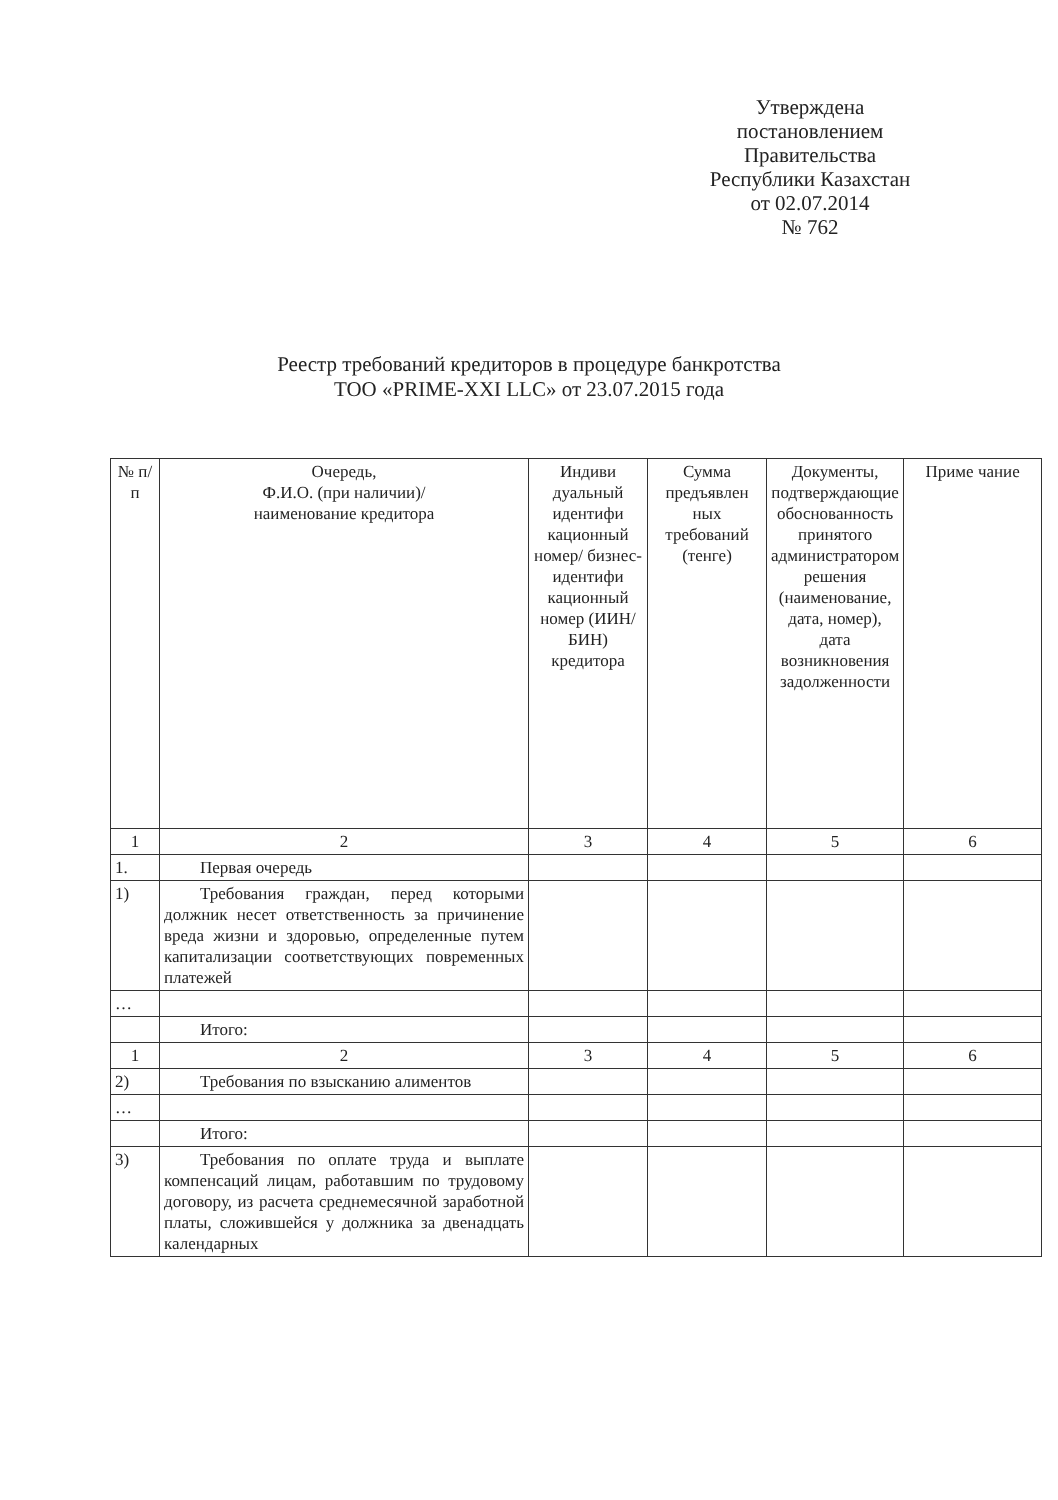Утверждена
постановлением
Правительства
Республики Казахстан
от 02.07.2014
№ 762
Реестр требований кредиторов в процедуре банкротства
ТОО «PRIME-XXI LLC» от 23.07.2015 года
| № п/п | Очередь, Ф.И.О. (при наличии)/ наименование кредитора | Индиви дуальный идентифи кационный номер/ бизнес-идентифи кационный номер (ИИН/БИН) кредитора | Сумма предъявлен ных требований (тенге) | Документы, подтверждающие обоснованность принятого администратором решения (наименование, дата, номер), дата возникновения задолженности | Приме чание |
| --- | --- | --- | --- | --- | --- |
| 1 | 2 | 3 | 4 | 5 | 6 |
| 1. | Первая очередь | | | | |
| 1) | Требования граждан, перед которыми должник несет ответственность за причинение вреда жизни и здоровью, определенные путем капитализации соответствующих повременных платежей | | | | |
| … | | | | | |
| | Итого: | | | | |
| 1 | 2 | 3 | 4 | 5 | 6 |
| 2) | Требования по взысканию алиментов | | | | |
| … | | | | | |
| | Итого: | | | | |
| 3) | Требования по оплате труда и выплате компенсаций лицам, работавшим по трудовому договору, из расчета среднемесячной заработной платы, сложившейся у должника за двенадцать календарных | | | | |